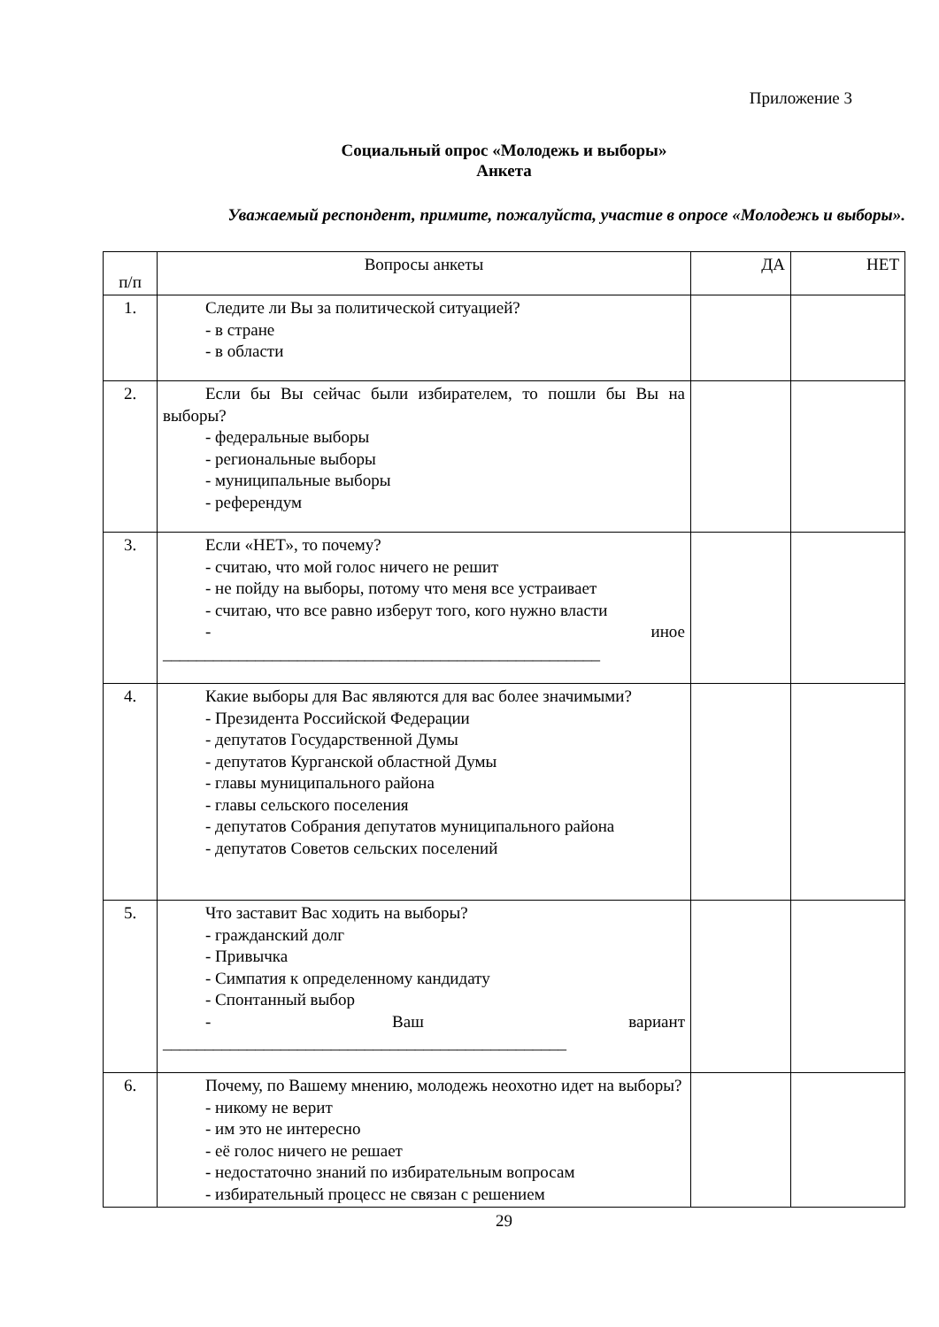Приложение 3
Социальный опрос «Молодежь и выборы»
Анкета
Уважаемый респондент, примите, пожалуйста, участие в опросе «Молодежь и выборы».
| п/п | Вопросы анкеты | ДА | НЕТ |
| --- | --- | --- | --- |
| 1. | Следите ли Вы за политической ситуацией? - в стране - в области | | |
| 2. | Если бы Вы сейчас были избирателем, то пошли бы Вы на выборы? - федеральные выборы - региональные выборы - муниципальные выборы - референдум | | |
| 3. | Если «НЕТ», то почему? - считаю, что мой голос ничего не решит - не пойду на выборы, потому что меня все устраивает - считаю, что все равно изберут того, кого нужно власти - иное ____________________________________________________ | | |
| 4. | Какие выборы для Вас являются для вас более значимыми? - Президента Российской Федерации - депутатов Государственной Думы - депутатов Курганской областной Думы - главы муниципального района - главы сельского поселения - депутатов Собрания депутатов муниципального района - депутатов Советов сельских поселений | | |
| 5. | Что заставит Вас ходить на выборы? - гражданский долг - Привычка - Симпатия к определенному кандидату - Спонтанный выбор - Ваш вариант ________________________________________________ | | |
| 6. | Почему, по Вашему мнению, молодежь неохотно идет на выборы? - никому не верит - им это не интересно - её голос ничего не решает - недостаточно знаний по избирательным вопросам - избирательный процесс не связан с решением | | |
29